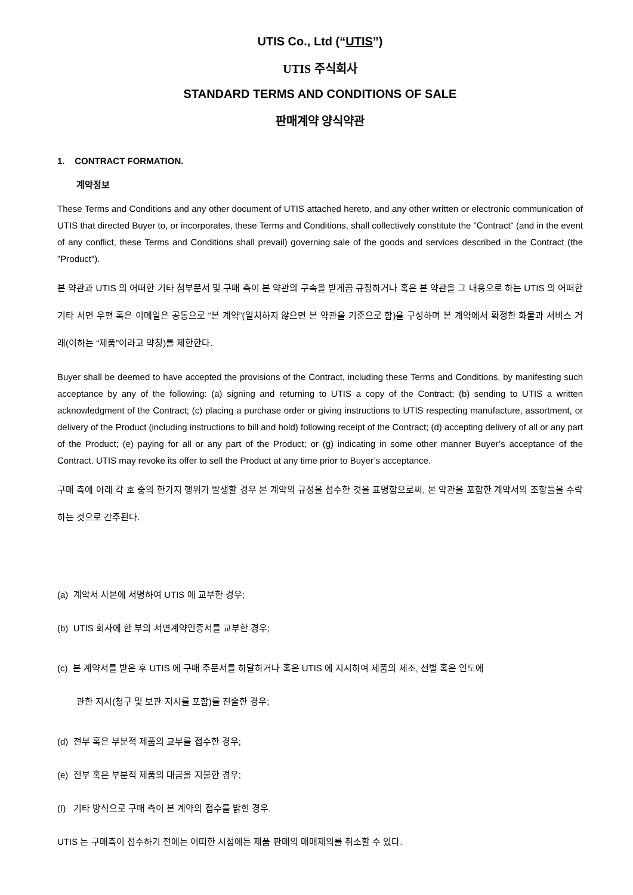UTIS Co., Ltd (“UTIS”)
UTIS 주식회사
STANDARD TERMS AND CONDITIONS OF SALE
판매계약 양식약관
1. CONTRACT FORMATION.
계약정보
These Terms and Conditions and any other document of UTIS attached hereto, and any other written or electronic communication of UTIS that directed Buyer to, or incorporates, these Terms and Conditions, shall collectively constitute the "Contract" (and in the event of any conflict, these Terms and Conditions shall prevail) governing sale of the goods and services described in the Contract (the "Product").
본 약관과 UTIS 의 어떠한 기타 첨부문서 및 구매 측이 본 약관의 구속을 받게끔 규정하거나 혹은 본 약관을 그 내용으로 하는 UTIS 의 어떠한 기타 서면 우편 혹은 이메일은 공동으로 “본 계약”(일치하지 않으면 본 약관을 기준으로 함)을 구성하며 본 계약에서 확정한 화물과 서비스 거래(이하는 “제품”이라고 약칭)를 제한한다.
Buyer shall be deemed to have accepted the provisions of the Contract, including these Terms and Conditions, by manifesting such acceptance by any of the following: (a) signing and returning to UTIS a copy of the Contract; (b) sending to UTIS a written acknowledgment of the Contract; (c) placing a purchase order or giving instructions to UTIS respecting manufacture, assortment, or delivery of the Product (including instructions to bill and hold) following receipt of the Contract; (d) accepting delivery of all or any part of the Product; (e) paying for all or any part of the Product; or (g) indicating in some other manner Buyer’s acceptance of the Contract. UTIS may revoke its offer to sell the Product at any time prior to Buyer’s acceptance.
구매 측에 아래 각 호 중의 한가지 행위가 발생할 경우 본 계약의 규정을 접수한 것을 표명함으로써, 본 약관을 포함한 계약서의 조항들을 수락하는 것으로 간주된다.
(a) 계약서 사본에 서명하여 UTIS 에 교부한 경우;
(b) UTIS 회사에 한 부의 서면계약인증서를 교부한 경우;
(c) 본 계약서를 받은 후 UTIS 에 구매 주문서를 하달하거나 혹은 UTIS 에 지시하여 제품의 제조, 선별 혹은 인도에
관한 지시(청구 및 보관 지시를 포함)를 진술한 경우;
(d) 전부 혹은 부분적 제품의 교부를 접수한 경우;
(e) 전부 혹은 부분적 제품의 대금을 지불한 경우;
(f) 기타 방식으로 구매 측이 본 계약의 접수를 밝힌 경우.
UTIS 는 구매측이 접수하기 전에는 어떠한 시점에든 제품 판매의 매매제의를 취소할 수 있다.